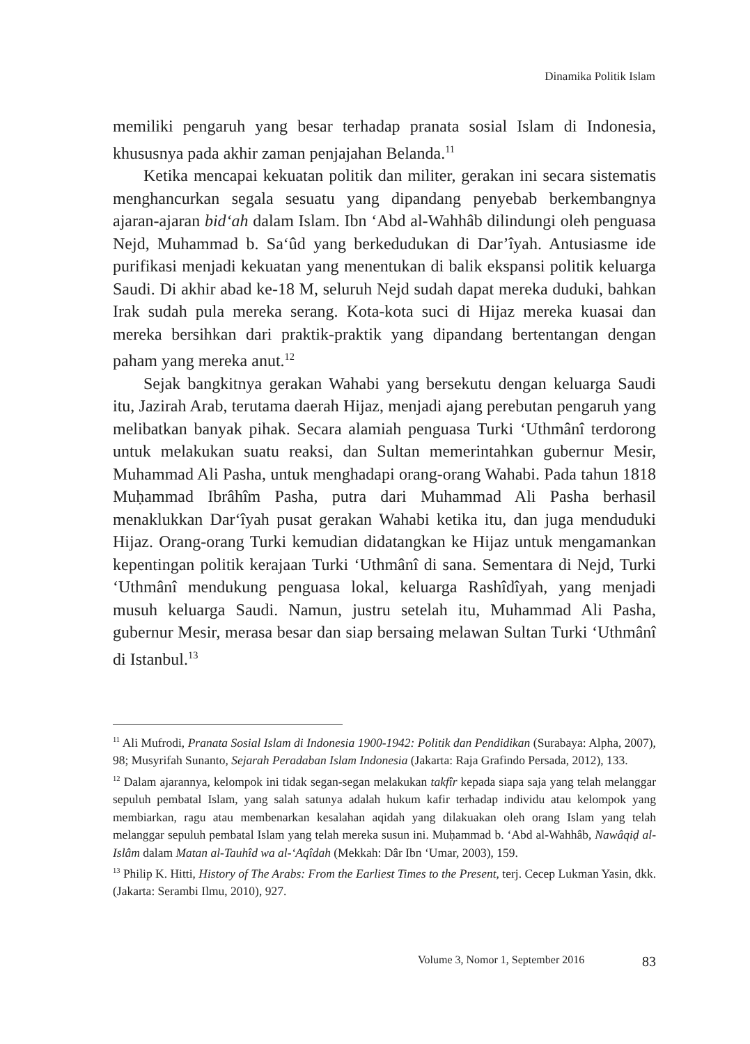Dinamika Politik Islam
memiliki pengaruh yang besar terhadap pranata sosial Islam di Indonesia, khususnya pada akhir zaman penjajahan Belanda.<sup>11</sup>
Ketika mencapai kekuatan politik dan militer, gerakan ini secara sistematis menghancurkan segala sesuatu yang dipandang penyebab berkembangnya ajaran-ajaran bid‘ah dalam Islam. Ibn ‘Abd al-Wahhâb dilindungi oleh penguasa Nejd, Muhammad b. Sa‘ûd yang berkedudukan di Dar’îyah. Antusiasme ide purifikasi menjadi kekuatan yang menentukan di balik ekspansi politik keluarga Saudi. Di akhir abad ke-18 M, seluruh Nejd sudah dapat mereka duduki, bahkan Irak sudah pula mereka serang. Kota-kota suci di Hijaz mereka kuasai dan mereka bersihkan dari praktik-praktik yang dipandang bertentangan dengan paham yang mereka anut.<sup>12</sup>
Sejak bangkitnya gerakan Wahabi yang bersekutu dengan keluarga Saudi itu, Jazirah Arab, terutama daerah Hijaz, menjadi ajang perebutan pengaruh yang melibatkan banyak pihak. Secara alamiah penguasa Turki ‘Uthmânî terdorong untuk melakukan suatu reaksi, dan Sultan memerintahkan gubernur Mesir, Muhammad Ali Pasha, untuk menghadapi orang-orang Wahabi. Pada tahun 1818 Muḥammad Ibrâhîm Pasha, putra dari Muhammad Ali Pasha berhasil menaklukkan Dar‘îyah pusat gerakan Wahabi ketika itu, dan juga menduduki Hijaz. Orang-orang Turki kemudian didatangkan ke Hijaz untuk mengamankan kepentingan politik kerajaan Turki ‘Uthmânî di sana. Sementara di Nejd, Turki ‘Uthmânî mendukung penguasa lokal, keluarga Rashîdîyah, yang menjadi musuh keluarga Saudi. Namun, justru setelah itu, Muhammad Ali Pasha, gubernur Mesir, merasa besar dan siap bersaing melawan Sultan Turki ‘Uthmânî di Istanbul.<sup>13</sup>
<sup>11</sup> Ali Mufrodi, Pranata Sosial Islam di Indonesia 1900-1942: Politik dan Pendidikan (Surabaya: Alpha, 2007), 98; Musyrifah Sunanto, Sejarah Peradaban Islam Indonesia (Jakarta: Raja Grafindo Persada, 2012), 133.
<sup>12</sup> Dalam ajarannya, kelompok ini tidak segan-segan melakukan takfîr kepada siapa saja yang telah melanggar sepuluh pembatal Islam, yang salah satunya adalah hukum kafir terhadap individu atau kelompok yang membiarkan, ragu atau membenarkan kesalahan aqidah yang dilakuakan oleh orang Islam yang telah melanggar sepuluh pembatal Islam yang telah mereka susun ini. Muḥammad b. ‘Abd al-Wahhâb, Nawâqiḍ al-Islâm dalam Matan al-Tauhîd wa al-‘Aqîdah (Mekkah: Dâr Ibn ‘Umar, 2003), 159.
<sup>13</sup> Philip K. Hitti, History of The Arabs: From the Earliest Times to the Present, terj. Cecep Lukman Yasin, dkk. (Jakarta: Serambi Ilmu, 2010), 927.
Volume 3, Nomor 1, September 2016 83